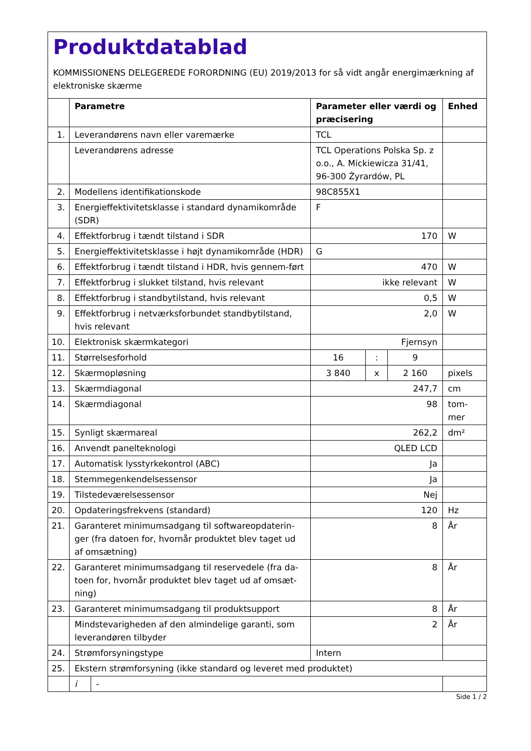Produktdatablad
KOMMISSIONENS DELEGEREDE FORORDNING (EU) 2019/2013 for så vidt angår energimærkning af elektroniske skærme
| | Parametre | | Parameter eller værdi og præcisering | | | Enhed |
| 1. | Leverandørens navn eller varemærke | | TCL | | | |
| | Leverandørens adresse | | TCL Operations Polska Sp. z o.o., A. Mickiewicza 31/41, 96-300 Żyrardów, PL | | | |
| 2. | Modellens identifikationskode | | 98C855X1 | | | |
| 3. | Energieffektivitetsklasse i standard dynamikområde (SDR) | | F | | | |
| 4. | Effektforbrug i tændt tilstand i SDR | | 170 | | | W |
| 5. | Energieffektivitetsklasse i højt dynamikområde (HDR) | | G | | | |
| 6. | Effektforbrug i tændt tilstand i HDR, hvis gennem-ført | | 470 | | | W |
| 7. | Effektforbrug i slukket tilstand, hvis relevant | | ikke relevant | | | W |
| 8. | Effektforbrug i standbytilstand, hvis relevant | | 0,5 | | | W |
| 9. | Effektforbrug i netværksforbundet standbytilstand, hvis relevant | | 2,0 | | | W |
| 10. | Elektronisk skærmkategori | | Fjernsyn | | | |
| 11. | Størrelsesforhold | | 16 | : | 9 | |
| 12. | Skærmopløsning | | 3 840 | x | 2 160 | pixels |
| 13. | Skærmdiagonal | | 247,7 | | | cm |
| 14. | Skærmdiagonal | | 98 | | | tom-mer |
| 15. | Synligt skærmareal | | 262,2 | | | dm² |
| 16. | Anvendt panelteknologi | | QLED LCD | | | |
| 17. | Automatisk lysstyrkekontrol (ABC) | | Ja | | | |
| 18. | Stemmegenkendelsessensor | | Ja | | | |
| 19. | Tilstedeværelsessensor | | Nej | | | |
| 20. | Opdateringsfrekvens (standard) | | 120 | | | Hz |
| 21. | Garanteret minimumsadgang til softwareopdaterin-ger (fra datoen for, hvornår produktet blev taget ud af omsætning) | | 8 | | | År |
| 22. | Garanteret minimumsadgang til reservedele (fra da-toen for, hvornår produktet blev taget ud af omsæt-ning) | | 8 | | | År |
| 23. | Garanteret minimumsadgang til produktsupport | | 8 | | | År |
| | Mindstevarigheden af den almindelige garanti, som leverandøren tilbyder | | 2 | | | År |
| 24. | Strømforsyningstype | | Intern | | | |
| 25. | Ekstern strømforsyning (ikke standard og leveret med produktet) | | | | | |
| | i | - | | | | |
Side 1 / 2